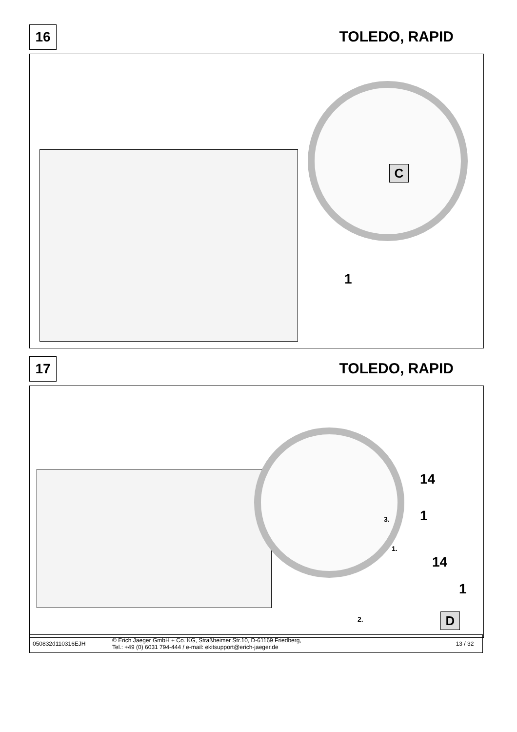16 TOLEDO, RAPID
C
1
17 TOLEDO, RAPID
14
3. 1
1.
14
1
2. D
| 050832d110316EJH | © Erich Jaeger GmbH + Co. KG, Straßheimer Str.10, D-61169 Friedberg, Tel.: +49 (0) 6031 794-444 / e-mail: ekitsupport@erich-jaeger.de | 13 / 32 |